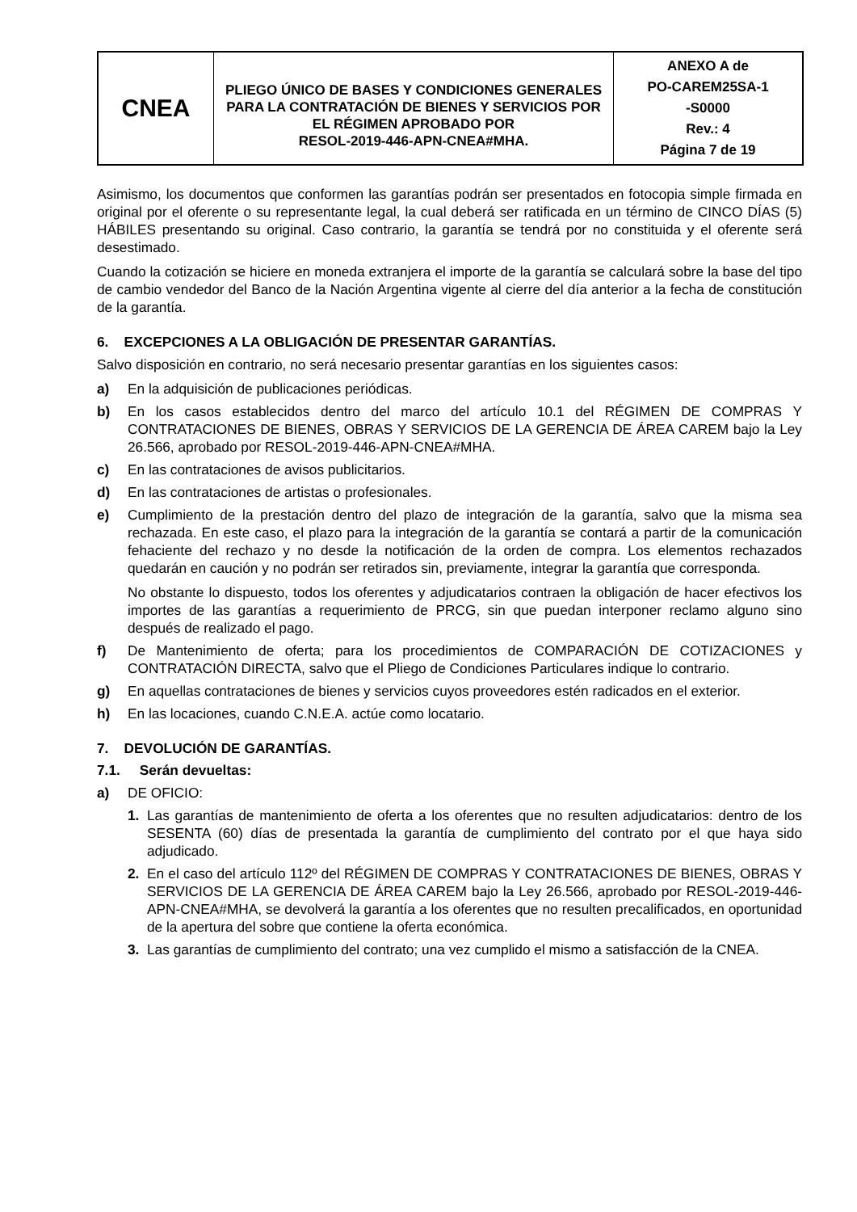| CNEA | PLIEGO ÚNICO DE BASES Y CONDICIONES GENERALES PARA LA CONTRATACIÓN DE BIENES Y SERVICIOS POR EL RÉGIMEN APROBADO POR RESOL-2019-446-APN-CNEA#MHA. | ANEXO A de PO-CAREM25SA-1 -S0000 Rev.: 4 Página 7 de 19 |
Asimismo, los documentos que conformen las garantías podrán ser presentados en fotocopia simple firmada en original por el oferente o su representante legal, la cual deberá ser ratificada en un término de CINCO DÍAS (5) HÁBILES presentando su original. Caso contrario, la garantía se tendrá por no constituida y el oferente será desestimado.
Cuando la cotización se hiciere en moneda extranjera el importe de la garantía se calculará sobre la base del tipo de cambio vendedor del Banco de la Nación Argentina vigente al cierre del día anterior a la fecha de constitución de la garantía.
6. EXCEPCIONES A LA OBLIGACIÓN DE PRESENTAR GARANTÍAS.
Salvo disposición en contrario, no será necesario presentar garantías en los siguientes casos:
a) En la adquisición de publicaciones periódicas.
b) En los casos establecidos dentro del marco del artículo 10.1 del RÉGIMEN DE COMPRAS Y CONTRATACIONES DE BIENES, OBRAS Y SERVICIOS DE LA GERENCIA DE ÁREA CAREM bajo la Ley 26.566, aprobado por RESOL-2019-446-APN-CNEA#MHA.
c) En las contrataciones de avisos publicitarios.
d) En las contrataciones de artistas o profesionales.
e) Cumplimiento de la prestación dentro del plazo de integración de la garantía, salvo que la misma sea rechazada. En este caso, el plazo para la integración de la garantía se contará a partir de la comunicación fehaciente del rechazo y no desde la notificación de la orden de compra. Los elementos rechazados quedarán en caución y no podrán ser retirados sin, previamente, integrar la garantía que corresponda.
No obstante lo dispuesto, todos los oferentes y adjudicatarios contraen la obligación de hacer efectivos los importes de las garantías a requerimiento de PRCG, sin que puedan interponer reclamo alguno sino después de realizado el pago.
f) De Mantenimiento de oferta; para los procedimientos de COMPARACIÓN DE COTIZACIONES y CONTRATACIÓN DIRECTA, salvo que el Pliego de Condiciones Particulares indique lo contrario.
g) En aquellas contrataciones de bienes y servicios cuyos proveedores estén radicados en el exterior.
h) En las locaciones, cuando C.N.E.A. actúe como locatario.
7. DEVOLUCIÓN DE GARANTÍAS.
7.1. Serán devueltas:
a) DE OFICIO:
1. Las garantías de mantenimiento de oferta a los oferentes que no resulten adjudicatarios: dentro de los SESENTA (60) días de presentada la garantía de cumplimiento del contrato por el que haya sido adjudicado.
2. En el caso del artículo 112º del RÉGIMEN DE COMPRAS Y CONTRATACIONES DE BIENES, OBRAS Y SERVICIOS DE LA GERENCIA DE ÁREA CAREM bajo la Ley 26.566, aprobado por RESOL-2019-446-APN-CNEA#MHA, se devolverá la garantía a los oferentes que no resulten precalificados, en oportunidad de la apertura del sobre que contiene la oferta económica.
3. Las garantías de cumplimiento del contrato; una vez cumplido el mismo a satisfacción de la CNEA.